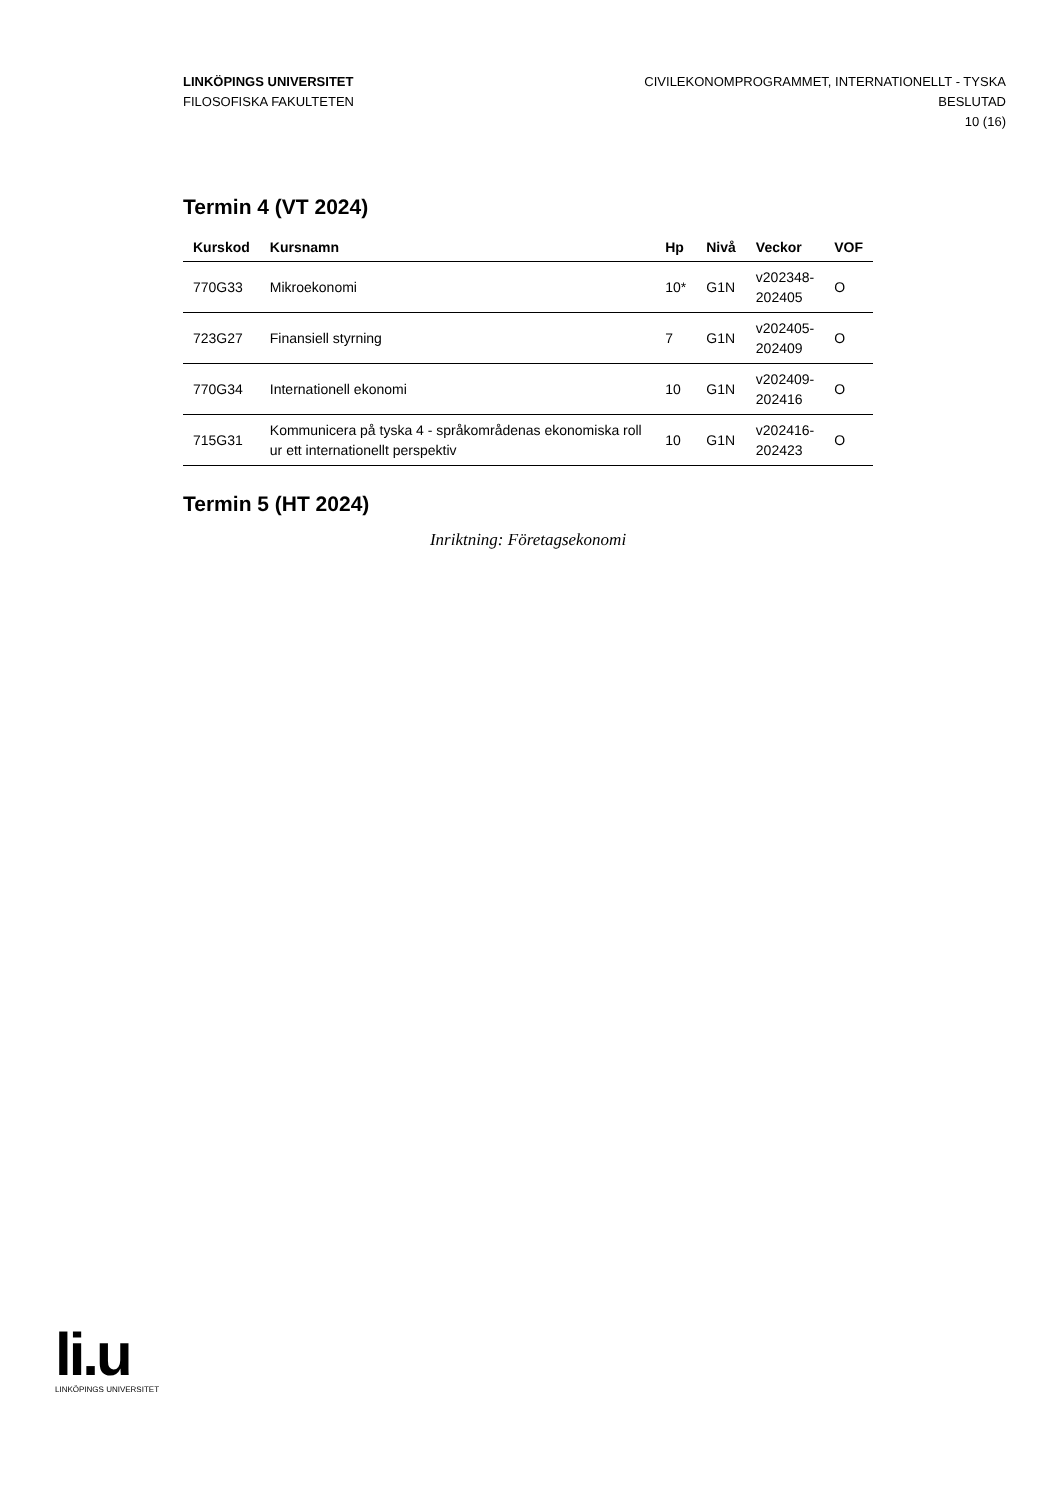LINKÖPINGS UNIVERSITET
FILOSOFISKA FAKULTETEN
CIVILEKONOMPROGRAMMET, INTERNATIONELLT - TYSKA
BESLUTAD
10 (16)
Termin 4 (VT 2024)
| Kurskod | Kursnamn | Hp | Nivå | Veckor | VOF |
| --- | --- | --- | --- | --- | --- |
| 770G33 | Mikroekonomi | 10* | G1N | v202348- 202405 | O |
| 723G27 | Finansiell styrning | 7 | G1N | v202405- 202409 | O |
| 770G34 | Internationell ekonomi | 10 | G1N | v202409- 202416 | O |
| 715G31 | Kommunicera på tyska 4 - språkområdenas ekonomiska roll ur ett internationellt perspektiv | 10 | G1N | v202416- 202423 | O |
Termin 5 (HT 2024)
Inriktning: Företagsekonomi
li.u
LINKÖPINGS UNIVERSITET